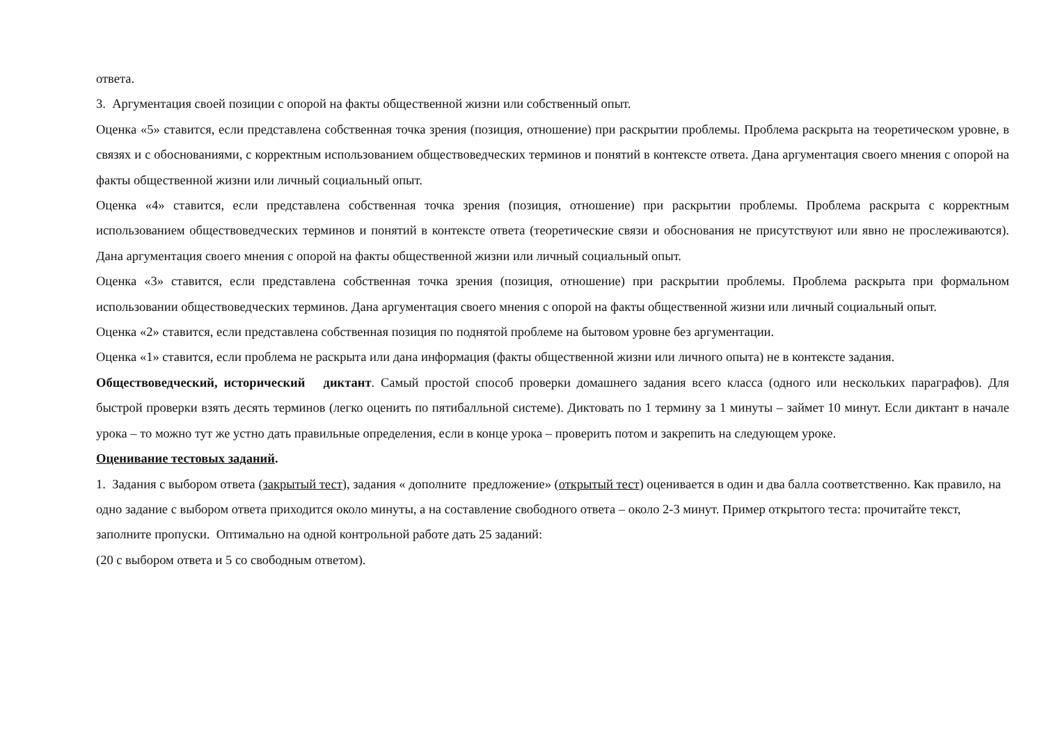ответа.
3. Аргументация своей позиции с опорой на факты общественной жизни или собственный опыт.
Оценка «5» ставится, если представлена собственная точка зрения (позиция, отношение) при раскрытии проблемы. Проблема раскрыта на теоретическом уровне, в связях и с обоснованиями, с корректным использованием обществоведческих терминов и понятий в контексте ответа. Дана аргументация своего мнения с опорой на факты общественной жизни или личный социальный опыт.
Оценка «4» ставится, если представлена собственная точка зрения (позиция, отношение) при раскрытии проблемы. Проблема раскрыта с корректным использованием обществоведческих терминов и понятий в контексте ответа (теоретические связи и обоснования не присутствуют или явно не прослеживаются). Дана аргументация своего мнения с опорой на факты общественной жизни или личный социальный опыт.
Оценка «3» ставится, если представлена собственная точка зрения (позиция, отношение) при раскрытии проблемы. Проблема раскрыта при формальном использовании обществоведческих терминов. Дана аргументация своего мнения с опорой на факты общественной жизни или личный социальный опыт.
Оценка «2» ставится, если представлена собственная позиция по поднятой проблеме на бытовом уровне без аргументации.
Оценка «1» ставится, если проблема не раскрыта или дана информация (факты общественной жизни или личного опыта) не в контексте задания.
Обществоведческий, исторический диктант. Самый простой способ проверки домашнего задания всего класса (одного или нескольких параграфов). Для быстрой проверки взять десять терминов (легко оценить по пятибалльной системе). Диктовать по 1 термину за 1 минуты – займет 10 минут. Если диктант в начале урока – то можно тут же устно дать правильные определения, если в конце урока – проверить потом и закрепить на следующем уроке.
Оценивание тестовых заданий.
1. Задания с выбором ответа (закрытый тест), задания « дополните предложение» (открытый тест) оценивается в один и два балла соответственно. Как правило, на одно задание с выбором ответа приходится около минуты, а на составление свободного ответа – около 2-3 минут. Пример открытого теста: прочитайте текст, заполните пропуски. Оптимально на одной контрольной работе дать 25 заданий:
(20 с выбором ответа и 5 со свободным ответом).